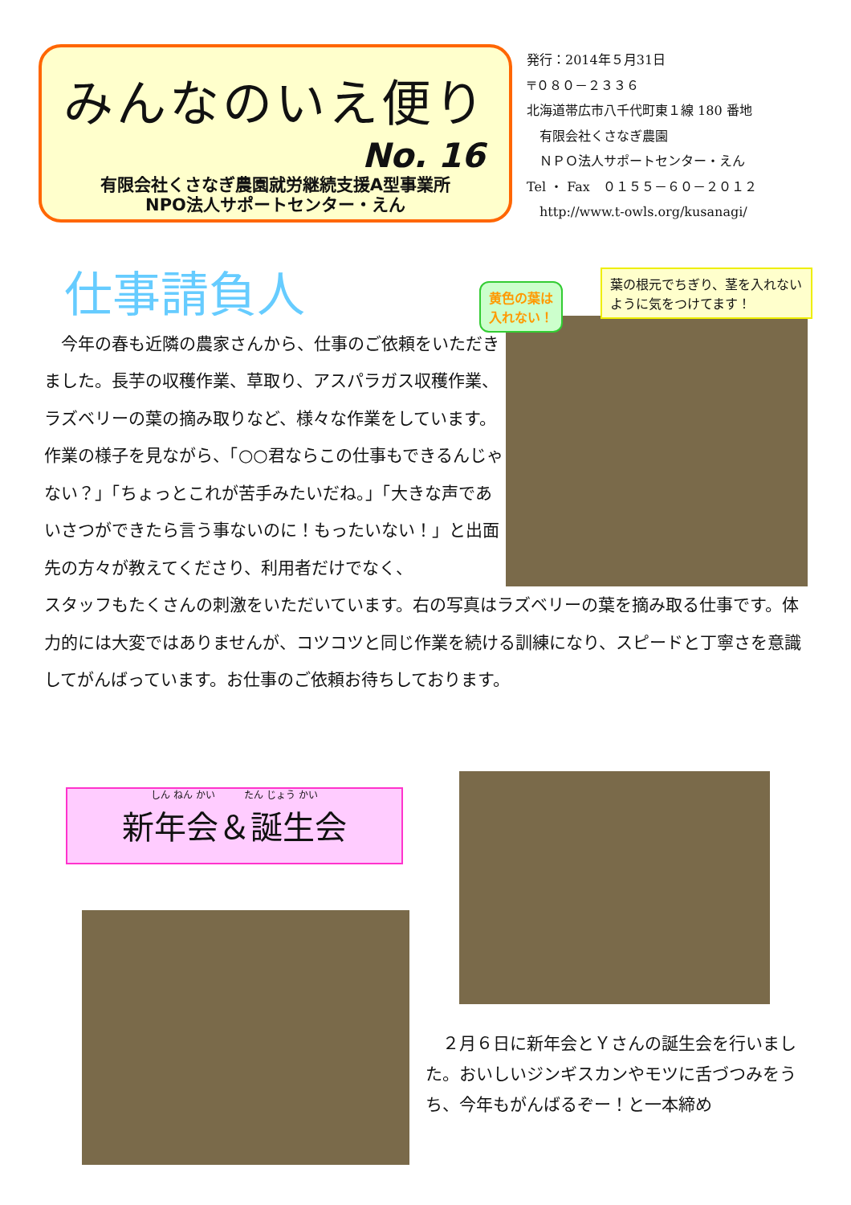みんなのいえ便り
No. 16
有限会社くさなぎ農園就労継続支援A型事業所
NPO法人サポートセンター・えん
発行：2014年５月31日
〒０８０－２３３６
北海道帯広市八千代町東１線 180 番地
　有限会社くさなぎ農園
　ＮＰＯ法人サポートセンター・えん
Tel ・ Fax　０１５５－６０－２０１２
　http://www.t-owls.org/kusanagi/
仕事請負人
黄色の葉は
入れない！
葉の根元でちぎり、茎を入れないように気をつけてます！
　今年の春も近隣の農家さんから、仕事のご依頼をいただきました。長芋の収穫作業、草取り、アスパラガス収穫作業、ラズベリーの葉の摘み取りなど、様々な作業をしています。作業の様子を見ながら、「○○君ならこの仕事もできるんじゃない？」「ちょっとこれが苦手みたいだね。」「大きな声であいさつができたら言う事ないのに！もったいない！」と出面先の方々が教えてくださり、利用者だけでなく、
スタッフもたくさんの刺激をいただいています。右の写真はラズベリーの葉を摘み取る仕事です。体力的には大変ではありませんが、コツコツと同じ作業を続ける訓練になり、スピードと丁寧さを意識してがんばっています。お仕事のご依頼お待ちしております。
しん ねん かい　　　たん じょう かい
新年会＆誕生会
　２月６日に新年会とＹさんの誕生会を行いました。おいしいジンギスカンやモツに舌づつみをうち、今年もがんばるぞー！と一本締め